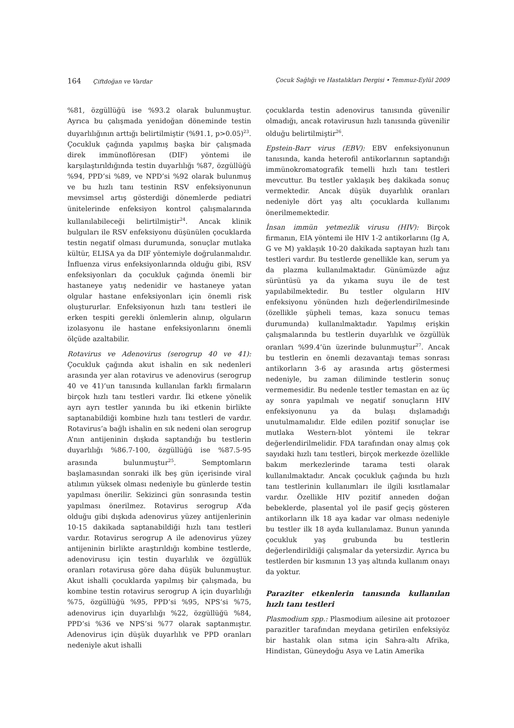164 Çiftdoğan ve Vardar Çocuk Sağlığı ve Hastalıkları Dergisi • Temmuz-Eylül 2009
%81, özgüllüğü ise %93.2 olarak bulunmuştur. Ayrıca bu çalışmada yenidoğan döneminde testin duyarlılığının arttığı belirtilmiştir (%91.1, p>0.05)<sup>23</sup>. Çocukluk çağında yapılmış başka bir çalışmada direk immünoflöresan (DIF) yöntemi ile karşılaştırıldığında testin duyarlılığı %87, özgüllüğü %94, PPD’si %89, ve NPD’si %92 olarak bulunmuş ve bu hızlı tanı testinin RSV enfeksiyonunun mevsimsel artış gösterdiği dönemlerde pediatri ünitelerinde enfeksiyon kontrol çalışmalarında kullanılabileceği belirtilmiştir<sup>24</sup>. Ancak klinik bulguları ile RSV enfeksiyonu düşünülen çocuklarda testin negatif olması durumunda, sonuçlar mutlaka kültür, ELISA ya da DIF yöntemiyle doğrulanmalıdır. İnfluenza virus enfeksiyonlarında olduğu gibi, RSV enfeksiyonları da çocukluk çağında önemli bir hastaneye yatış nedenidir ve hastaneye yatan olgular hastane enfeksiyonları için önemli risk oluştururlar. Enfeksiyonun hızlı tanı testleri ile erken tespiti gerekli önlemlerin alınıp, olguların izolasyonu ile hastane enfeksiyonlarını önemli ölçüde azaltabilir.
Rotavirus ve Adenovirus (serogrup 40 ve 41): Çocukluk çağında akut ishalin en sık nedenleri arasında yer alan rotavirus ve adenovirus (serogrup 40 ve 41)’un tanısında kullanılan farklı firmaların birçok hızlı tanı testleri vardır. İki etkene yönelik ayrı ayrı testler yanında bu iki etkenin birlikte saptanabildiği kombine hızlı tanı testleri de vardır. Rotavirus’a bağlı ishalin en sık nedeni olan serogrup A’nın antijeninin dışkıda saptandığı bu testlerin duyarlılığı %86.7-100, özgüllüğü ise %87.5-95 arasında bulunmuştur<sup>25</sup>. Semptomların başlamasından sonraki ilk beş gün içerisinde viral atılımın yüksek olması nedeniyle bu günlerde testin yapılması önerilir. Sekizinci gün sonrasında testin yapılması önerilmez. Rotavirus serogrup A’da olduğu gibi dışkıda adenovirus yüzey antijenlerinin 10-15 dakikada saptanabildiği hızlı tanı testleri vardır. Rotavirus serogrup A ile adenovirus yüzey antijeninin birlikte araştırıldığı kombine testlerde, adenovirusu için testin duyarlılık ve özgüllük oranları rotavirusa göre daha düşük bulunmuştur. Akut ishalli çocuklarda yapılmış bir çalışmada, bu kombine testin rotavirus serogrup A için duyarlılığı %75, özgüllüğü %95, PPD’si %95, NPS’si %75, adenovirus için duyarlılığı %22, özgüllüğü %84, PPD’si %36 ve NPS’si %77 olarak saptanmıştır. Adenovirus için düşük duyarlılık ve PPD oranları nedeniyle akut ishalli
çocuklarda testin adenovirus tanısında güvenilir olmadığı, ancak rotavirusun hızlı tanısında güvenilir olduğu belirtilmiştir<sup>26</sup>.
Epstein-Barr virus (EBV): EBV enfeksiyonunun tanısında, kanda heterofil antikorlarının saptandığı immünokromatografik temelli hızlı tanı testleri mevcuttur. Bu testler yaklaşık beş dakikada sonuç vermektedir. Ancak düşük duyarlılık oranları nedeniyle dört yaş altı çocuklarda kullanımı önerilmemektedir.
İnsan immün yetmezlik virusu (HIV): Birçok firmanın, EIA yöntemi ile HIV 1-2 antikorlarını (Ig A, G ve M) yaklaşık 10-20 dakikada saptayan hızlı tanı testleri vardır. Bu testlerde genellikle kan, serum ya da plazma kullanılmaktadır. Günümüzde ağız sürüntüsü ya da yıkama suyu ile de test yapılabilmektedir. Bu testler olguların HIV enfeksiyonu yönünden hızlı değerlendirilmesinde (özellikle şüpheli temas, kaza sonucu temas durumunda) kullanılmaktadır. Yapılmış erişkin çalışmalarında bu testlerin duyarlılık ve özgüllük oranları %99.4’ün üzerinde bulunmuştur<sup>27</sup>. Ancak bu testlerin en önemli dezavantajı temas sonrası antikorların 3-6 ay arasında artış göstermesi nedeniyle, bu zaman diliminde testlerin sonuç vermemesidir. Bu nedenle testler temastan en az üç ay sonra yapılmalı ve negatif sonuçların HIV enfeksiyonunu ya da bulaşı dışlamadığı unutulmamalıdır. Elde edilen pozitif sonuçlar ise mutlaka Western-blot yöntemi ile tekrar değerlendirilmelidir. FDA tarafından onay almış çok sayıdaki hızlı tanı testleri, birçok merkezde özellikle bakım merkezlerinde tarama testi olarak kullanılmaktadır. Ancak çocukluk çağında bu hızlı tanı testlerinin kullanımları ile ilgili kısıtlamalar vardır. Özellikle HIV pozitif anneden doğan bebeklerde, plasental yol ile pasif geçiş gösteren antikorların ilk 18 aya kadar var olması nedeniyle bu testler ilk 18 ayda kullanılamaz. Bunun yanında çocukluk yaş grubunda bu testlerin değerlendirildiği çalışmalar da yetersizdir. Ayrıca bu testlerden bir kısmının 13 yaş altında kullanım onayı da yoktur.
Paraziter etkenlerin tanısında kullanılan hızlı tanı testleri
Plasmodium spp.: Plasmodium ailesine ait protozoer parazitler tarafından meydana getirilen enfeksiyöz bir hastalık olan sıtma için Sahra-altı Afrika, Hindistan, Güneydoğu Asya ve Latin Amerika